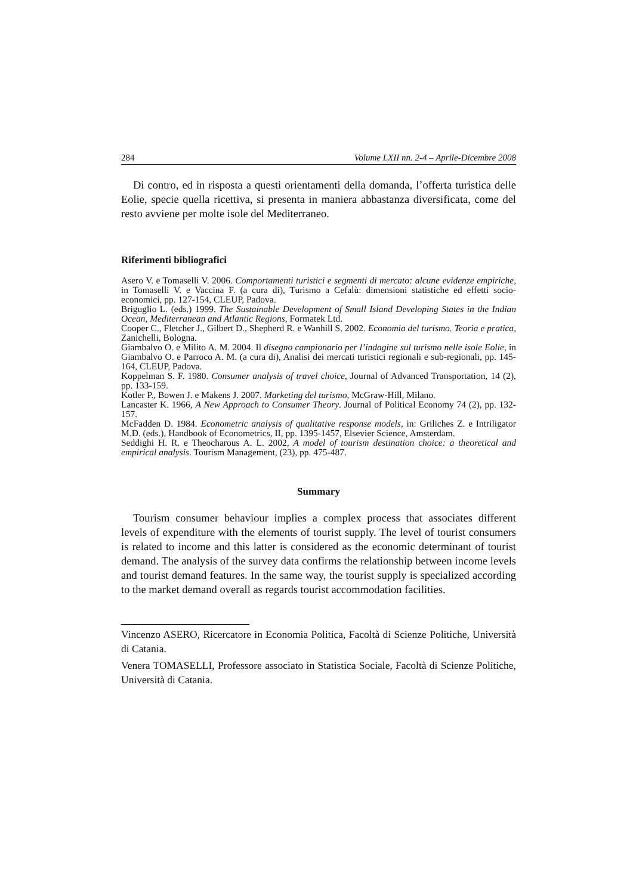284 Volume LXII nn. 2-4 – Aprile-Dicembre 2008
Di contro, ed in risposta a questi orientamenti della domanda, l’offerta turistica delle Eolie, specie quella ricettiva, si presenta in maniera abbastanza diversificata, come del resto avviene per molte isole del Mediterraneo.
Riferimenti bibliografici
Asero V. e Tomaselli V. 2006. Comportamenti turistici e segmenti di mercato: alcune evidenze empiriche, in Tomaselli V. e Vaccina F. (a cura di), Turismo a Cefalù: dimensioni statistiche ed effetti socio-economici, pp. 127-154, CLEUP, Padova.
Briguglio L. (eds.) 1999. The Sustainable Development of Small Island Developing States in the Indian Ocean, Mediterranean and Atlantic Regions, Formatek Ltd.
Cooper C., Fletcher J., Gilbert D., Shepherd R. e Wanhill S. 2002. Economia del turismo. Teoria e pratica, Zanichelli, Bologna.
Giambalvo O. e Milito A. M. 2004. Il disegno campionario per l’indagine sul turismo nelle isole Eolie, in Giambalvo O. e Parroco A. M. (a cura di), Analisi dei mercati turistici regionali e sub-regionali, pp. 145-164, CLEUP, Padova.
Koppelman S. F. 1980. Consumer analysis of travel choice, Journal of Advanced Transportation, 14 (2), pp. 133-159.
Kotler P., Bowen J. e Makens J. 2007. Marketing del turismo, McGraw-Hill, Milano.
Lancaster K. 1966, A New Approach to Consumer Theory. Journal of Political Economy 74 (2), pp. 132-157.
McFadden D. 1984. Econometric analysis of qualitative response models, in: Griliches Z. e Intriligator M.D. (eds.), Handbook of Econometrics, II, pp. 1395-1457, Elsevier Science, Amsterdam.
Seddighi H. R. e Theocharous A. L. 2002, A model of tourism destination choice: a theoretical and empirical analysis. Tourism Management, (23), pp. 475-487.
Summary
Tourism consumer behaviour implies a complex process that associates different levels of expenditure with the elements of tourist supply. The level of tourist consumers is related to income and this latter is considered as the economic determinant of tourist demand. The analysis of the survey data confirms the relationship between income levels and tourist demand features. In the same way, the tourist supply is specialized according to the market demand overall as regards tourist accommodation facilities.
Vincenzo ASERO, Ricercatore in Economia Politica, Facoltà di Scienze Politiche, Università di Catania.
Venera TOMASELLI, Professore associato in Statistica Sociale, Facoltà di Scienze Politiche, Università di Catania.